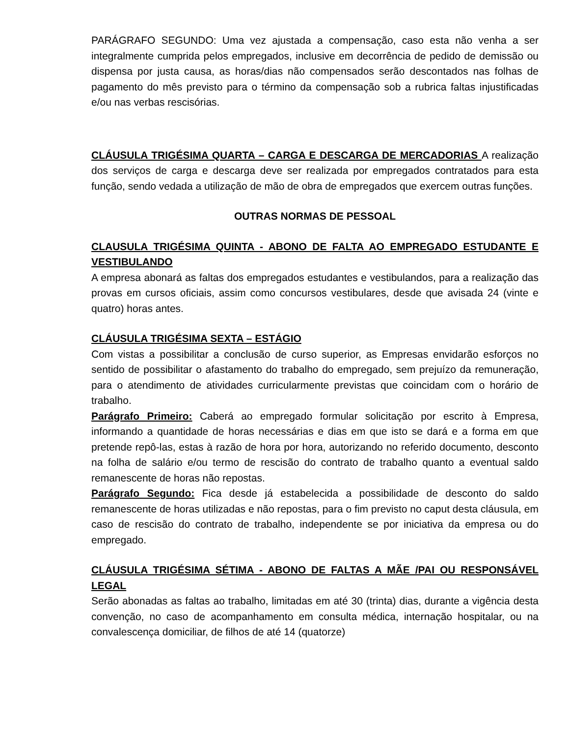PARÁGRAFO SEGUNDO: Uma vez ajustada a compensação, caso esta não venha a ser integralmente cumprida pelos empregados, inclusive em decorrência de pedido de demissão ou dispensa por justa causa, as horas/dias não compensados serão descontados nas folhas de pagamento do mês previsto para o término da compensação sob a rubrica faltas injustificadas e/ou nas verbas rescisórias.
CLÁUSULA TRIGÉSIMA QUARTA – CARGA E DESCARGA DE MERCADORIAS A realização dos serviços de carga e descarga deve ser realizada por empregados contratados para esta função, sendo vedada a utilização de mão de obra de empregados que exercem outras funções.
OUTRAS NORMAS DE PESSOAL
CLAUSULA TRIGÉSIMA QUINTA - ABONO DE FALTA AO EMPREGADO ESTUDANTE E VESTIBULANDO
A empresa abonará as faltas dos empregados estudantes e vestibulandos, para a realização das provas em cursos oficiais, assim como concursos vestibulares, desde que avisada 24 (vinte e quatro) horas antes.
CLÁUSULA TRIGÉSIMA SEXTA – ESTÁGIO
Com vistas a possibilitar a conclusão de curso superior, as Empresas envidarão esforços no sentido de possibilitar o afastamento do trabalho do empregado, sem prejuízo da remuneração, para o atendimento de atividades curricularmente previstas que coincidam com o horário de trabalho.
Parágrafo Primeiro: Caberá ao empregado formular solicitação por escrito à Empresa, informando a quantidade de horas necessárias e dias em que isto se dará e a forma em que pretende repô-las, estas à razão de hora por hora, autorizando no referido documento, desconto na folha de salário e/ou termo de rescisão do contrato de trabalho quanto a eventual saldo remanescente de horas não repostas.
Parágrafo Segundo: Fica desde já estabelecida a possibilidade de desconto do saldo remanescente de horas utilizadas e não repostas, para o fim previsto no caput desta cláusula, em caso de rescisão do contrato de trabalho, independente se por iniciativa da empresa ou do empregado.
CLÁUSULA TRIGÉSIMA SÉTIMA - ABONO DE FALTAS A MÃE /PAI OU RESPONSÁVEL LEGAL
Serão abonadas as faltas ao trabalho, limitadas em até 30 (trinta) dias, durante a vigência desta convenção, no caso de acompanhamento em consulta médica, internação hospitalar, ou na convalescença domiciliar, de filhos de até 14 (quatorze)